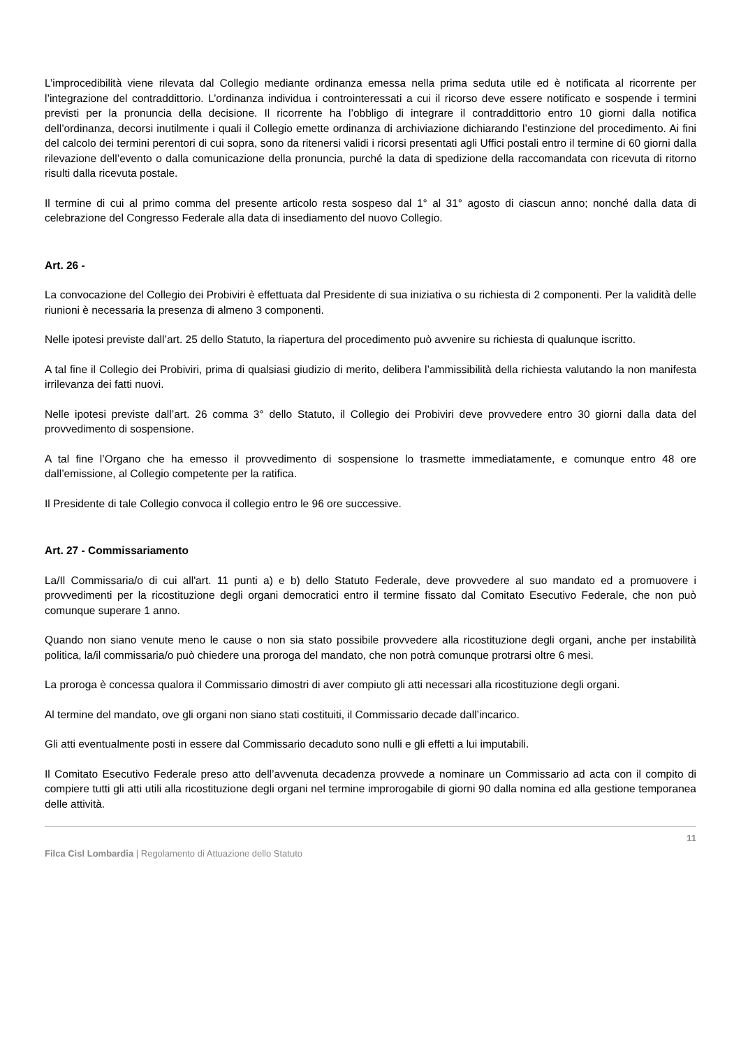L’improcedibilità viene rilevata dal Collegio mediante ordinanza emessa nella prima seduta utile ed è notificata al ricorrente per l’integrazione del contraddittorio. L’ordinanza individua i controinteressati a cui il ricorso deve essere notificato e sospende i termini previsti per la pronuncia della decisione. Il ricorrente ha l’obbligo di integrare il contraddittorio entro 10 giorni dalla notifica dell’ordinanza, decorsi inutilmente i quali il Collegio emette ordinanza di archiviazione dichiarando l’estinzione del procedimento. Ai fini del calcolo dei termini perentori di cui sopra, sono da ritenersi validi i ricorsi presentati agli Uffici postali entro il termine di 60 giorni dalla rilevazione dell’evento o dalla comunicazione della pronuncia, purché la data di spedizione della raccomandata con ricevuta di ritorno risulti dalla ricevuta postale.
Il termine di cui al primo comma del presente articolo resta sospeso dal 1° al 31° agosto di ciascun anno; nonché dalla data di celebrazione del Congresso Federale alla data di insediamento del nuovo Collegio.
Art. 26 -
La convocazione del Collegio dei Probiviri è effettuata dal Presidente di sua iniziativa o su richiesta di 2 componenti. Per la validità delle riunioni è necessaria la presenza di almeno 3 componenti.
Nelle ipotesi previste dall’art. 25 dello Statuto, la riapertura del procedimento può avvenire su richiesta di qualunque iscritto.
A tal fine il Collegio dei Probiviri, prima di qualsiasi giudizio di merito, delibera l’ammissibilità della richiesta valutando la non manifesta irrilevanza dei fatti nuovi.
Nelle ipotesi previste dall’art. 26 comma 3° dello Statuto, il Collegio dei Probiviri deve provvedere entro 30 giorni dalla data del provvedimento di sospensione.
A tal fine l’Organo che ha emesso il provvedimento di sospensione lo trasmette immediatamente, e comunque entro 48 ore dall’emissione, al Collegio competente per la ratifica.
Il Presidente di tale Collegio convoca il collegio entro le 96 ore successive.
Art. 27 - Commissariamento
La/Il Commissaria/o di cui all'art. 11 punti a) e b) dello Statuto Federale, deve provvedere al suo mandato ed a promuovere i provvedimenti per la ricostituzione degli organi democratici entro il termine fissato dal Comitato Esecutivo Federale, che non può comunque superare 1 anno.
Quando non siano venute meno le cause o non sia stato possibile provvedere alla ricostituzione degli organi, anche per instabilità politica, la/il commissaria/o può chiedere una proroga del mandato, che non potrà comunque protrarsi oltre 6 mesi.
La proroga è concessa qualora il Commissario dimostri di aver compiuto gli atti necessari alla ricostituzione degli organi.
Al termine del mandato, ove gli organi non siano stati costituiti, il Commissario decade dall’incarico.
Gli atti eventualmente posti in essere dal Commissario decaduto sono nulli e gli effetti a lui imputabili.
Il Comitato Esecutivo Federale preso atto dell’avvenuta decadenza provvede a nominare un Commissario ad acta con il compito di compiere tutti gli atti utili alla ricostituzione degli organi nel termine improrogabile di giorni 90 dalla nomina ed alla gestione temporanea delle attività.
11
Filca Cisl Lombardia | Regolamento di Attuazione dello Statuto